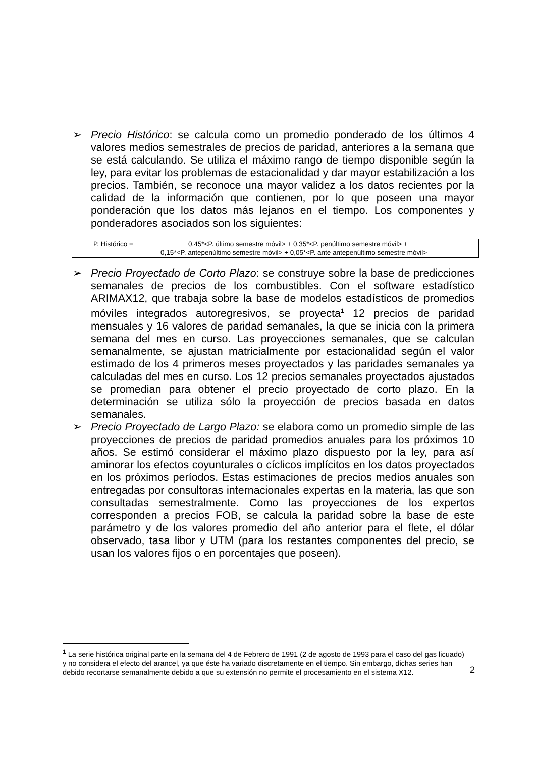➢ Precio Histórico: se calcula como un promedio ponderado de los últimos 4 valores medios semestrales de precios de paridad, anteriores a la semana que se está calculando. Se utiliza el máximo rango de tiempo disponible según la ley, para evitar los problemas de estacionalidad y dar mayor estabilización a los precios. También, se reconoce una mayor validez a los datos recientes por la calidad de la información que contienen, por lo que poseen una mayor ponderación que los datos más lejanos en el tiempo. Los componentes y ponderadores asociados son los siguientes:
P. Histórico = 0,45*<P. último semestre móvil> + 0,35*<P. penúltimo semestre móvil> +
0,15*<P. antepenúltimo semestre móvil> + 0,05*<P. ante antepenúltimo semestre móvil>
➢ Precio Proyectado de Corto Plazo: se construye sobre la base de predicciones semanales de precios de los combustibles. Con el software estadístico ARIMAX12, que trabaja sobre la base de modelos estadísticos de promedios móviles integrados autoregresivos, se proyecta<sup>1</sup> 12 precios de paridad mensuales y 16 valores de paridad semanales, la que se inicia con la primera semana del mes en curso. Las proyecciones semanales, que se calculan semanalmente, se ajustan matricialmente por estacionalidad según el valor estimado de los 4 primeros meses proyectados y las paridades semanales ya calculadas del mes en curso. Los 12 precios semanales proyectados ajustados se promedian para obtener el precio proyectado de corto plazo. En la determinación se utiliza sólo la proyección de precios basada en datos semanales.
➢ Precio Proyectado de Largo Plazo: se elabora como un promedio simple de las proyecciones de precios de paridad promedios anuales para los próximos 10 años. Se estimó considerar el máximo plazo dispuesto por la ley, para así aminorar los efectos coyunturales o cíclicos implícitos en los datos proyectados en los próximos períodos. Estas estimaciones de precios medios anuales son entregadas por consultoras internacionales expertas en la materia, las que son consultadas semestralmente. Como las proyecciones de los expertos corresponden a precios FOB, se calcula la paridad sobre la base de este parámetro y de los valores promedio del año anterior para el flete, el dólar observado, tasa libor y UTM (para los restantes componentes del precio, se usan los valores fijos o en porcentajes que poseen).
<sup>1</sup> La serie histórica original parte en la semana del 4 de Febrero de 1991 (2 de agosto de 1993 para el caso del gas licuado) y no considera el efecto del arancel, ya que éste ha variado discretamente en el tiempo. Sin embargo, dichas series han debido recortarse semanalmente debido a que su extensión no permite el procesamiento en el sistema X12.
2